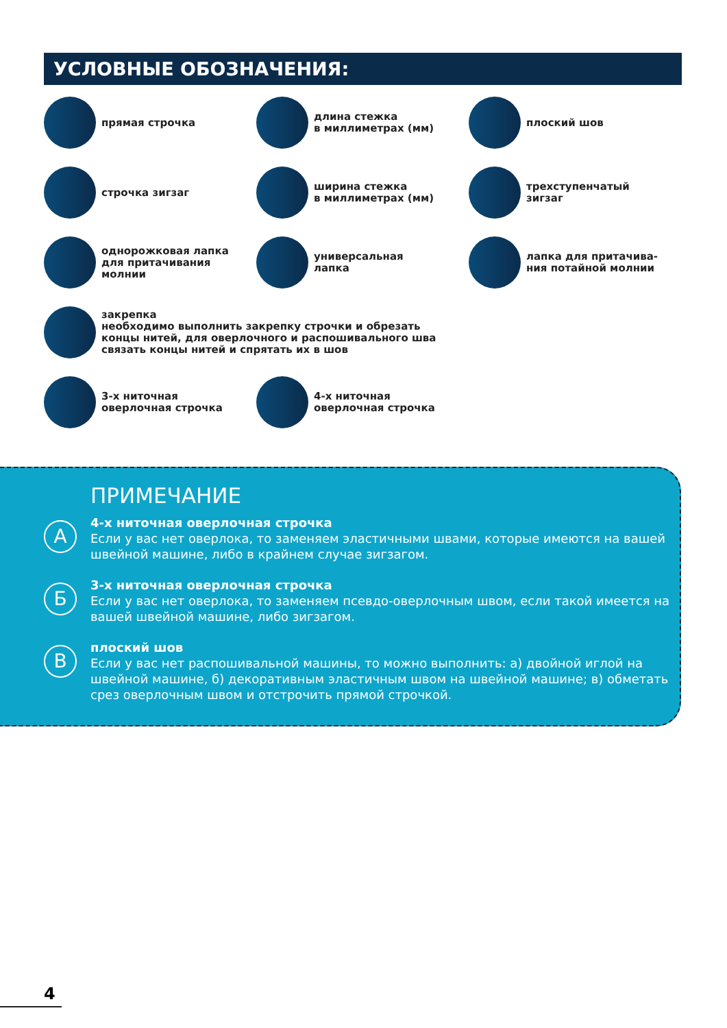УСЛОВНЫЕ ОБОЗНАЧЕНИЯ:
прямая строчка
длина стежка
в миллиметрах (мм)
плоский шов
строчка зигзаг
ширина стежка
в миллиметрах (мм)
трехступенчатый
зигзаг
однорожковая лапка
для притачивания
молнии
универсальная
лапка
лапка для притачива-
ния потайной молнии
закрепка
необходимо выполнить закрепку строчки и обрезать
концы нитей, для оверлочного и распошивального шва
связать концы нитей и спрятать их в шов
3-х ниточная
оверлочная строчка
4-х ниточная
оверлочная строчка
ПРИМЕЧАНИЕ
А
4-х ниточная оверлочная строчка
Если у вас нет оверлока, то заменяем эластичными швами, которые имеются на вашей швейной машине, либо в крайнем случае зигзагом.
Б
3-х ниточная оверлочная строчка
Если у вас нет оверлока, то заменяем псевдо-оверлочным швом, если такой имеется на вашей швейной машине, либо зигзагом.
В
плоский шов
Если у вас нет распошивальной машины, то можно выполнить: а) двойной иглой на швейной машине, б) декоративным эластичным швом на швейной машине; в) обметать срез оверлочным швом и отстрочить прямой строчкой.
4